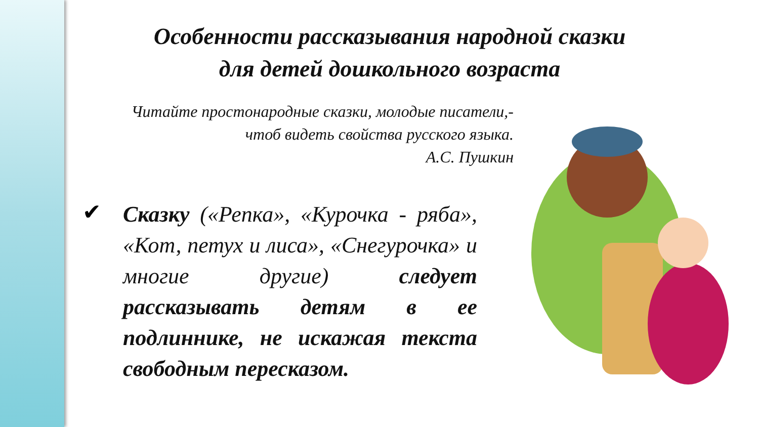Особенности рассказывания народной сказки для детей дошкольного возраста
Читайте простонародные сказки, молодые писатели,- чтоб видеть свойства русского языка.
А.С. Пушкин
✔
Сказку («Репка», «Курочка - ряба», «Кот, петух и лиса», «Снегурочка» и многие другие) следует рассказывать детям в ее подлиннике, не искажая текста свободным пересказом.